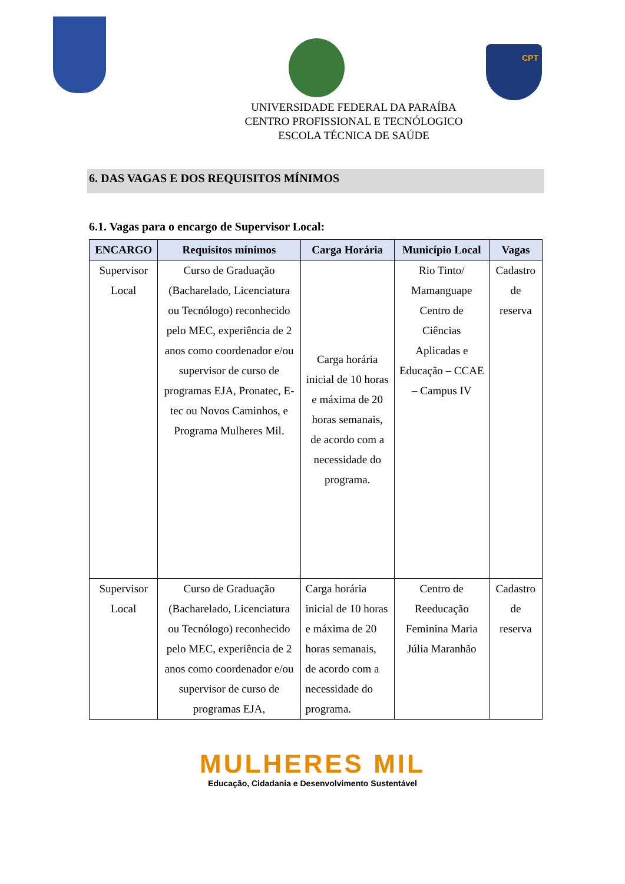CPT
UNIVERSIDADE FEDERAL DA PARAÍBA
CENTRO PROFISSIONAL E TECNÓLOGICO
ESCOLA TÉCNICA DE SAÚDE
6. DAS VAGAS E DOS REQUISITOS MÍNIMOS
6.1. Vagas para o encargo de Supervisor Local:
| ENCARGO | Requisitos mínimos | Carga Horária | Município Local | Vagas |
| --- | --- | --- | --- | --- |
| Supervisor Local | Curso de Graduação (Bacharelado, Licenciatura ou Tecnólogo) reconhecido pelo MEC, experiência de 2 anos como coordenador e/ou supervisor de curso de programas EJA, Pronatec, E-tec ou Novos Caminhos, e Programa Mulheres Mil. | Carga horária inicial de 10 horas e máxima de 20 horas semanais, de acordo com a necessidade do programa. | Rio Tinto/ Mamanguape Centro de Ciências Aplicadas e Educação – CCAE – Campus IV | Cadastro de reserva |
| Supervisor Local | Curso de Graduação (Bacharelado, Licenciatura ou Tecnólogo) reconhecido pelo MEC, experiência de 2 anos como coordenador e/ou supervisor de curso de programas EJA, | Carga horária inicial de 10 horas e máxima de 20 horas semanais, de acordo com a necessidade do programa. | Centro de Reeducação Feminina Maria Júlia Maranhão | Cadastro de reserva |
MULHERES MIL
Educação, Cidadania e Desenvolvimento Sustentável